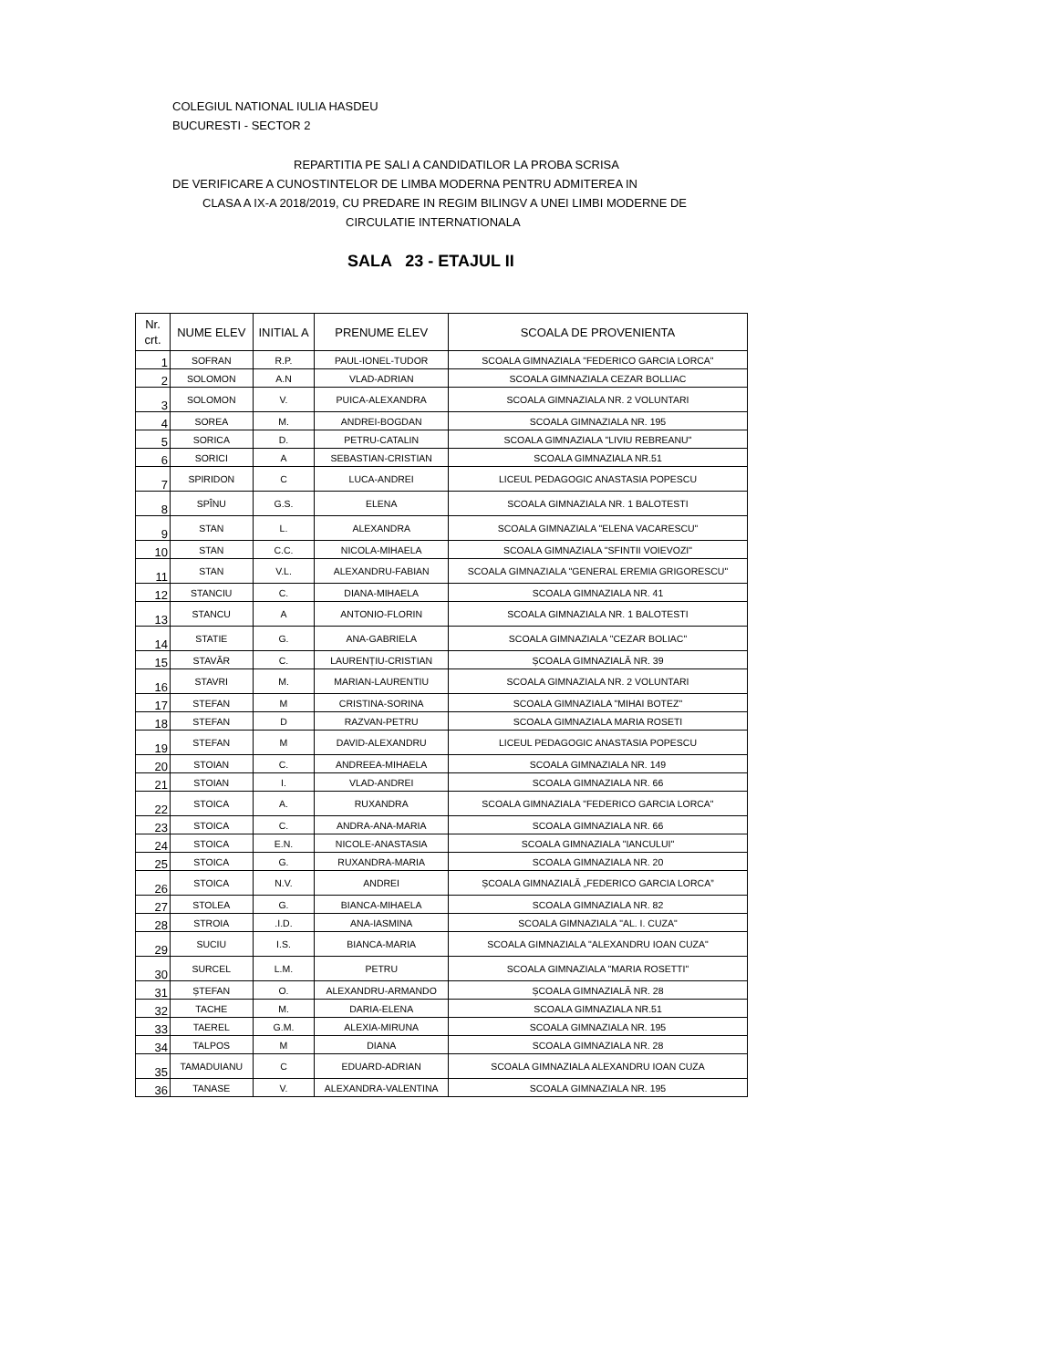COLEGIUL NATIONAL IULIA HASDEU
BUCURESTI - SECTOR 2
REPARTITIA PE SALI A CANDIDATILOR LA PROBA SCRISA
DE VERIFICARE A CUNOSTINTELOR DE LIMBA MODERNA PENTRU ADMITEREA IN
CLASA A IX-A 2018/2019, CU PREDARE IN REGIM BILINGV A UNEI LIMBI MODERNE DE
CIRCULATIE INTERNATIONALA
SALA 23 - ETAJUL II
| Nr. crt. | NUME ELEV | INITIAL A | PRENUME ELEV | SCOALA DE PROVENIENTA |
| --- | --- | --- | --- | --- |
| 1 | SOFRAN | R.P. | PAUL-IONEL-TUDOR | SCOALA GIMNAZIALA "FEDERICO GARCIA LORCA" |
| 2 | SOLOMON | A.N | VLAD-ADRIAN | SCOALA GIMNAZIALA CEZAR BOLLIAC |
| 3 | SOLOMON | V. | PUICA-ALEXANDRA | SCOALA GIMNAZIALA NR. 2 VOLUNTARI |
| 4 | SOREA | M. | ANDREI-BOGDAN | SCOALA GIMNAZIALA NR. 195 |
| 5 | SORICA | D. | PETRU-CATALIN | SCOALA GIMNAZIALA "LIVIU REBREANU" |
| 6 | SORICI | A | SEBASTIAN-CRISTIAN | SCOALA GIMNAZIALA NR.51 |
| 7 | SPIRIDON | C | LUCA-ANDREI | LICEUL PEDAGOGIC ANASTASIA POPESCU |
| 8 | SPÎNU | G.S. | ELENA | SCOALA GIMNAZIALA NR. 1 BALOTESTI |
| 9 | STAN | L. | ALEXANDRA | SCOALA GIMNAZIALA "ELENA VACARESCU" |
| 10 | STAN | C.C. | NICOLA-MIHAELA | SCOALA GIMNAZIALA "SFINTII VOIEVOZI" |
| 11 | STAN | V.L. | ALEXANDRU-FABIAN | SCOALA GIMNAZIALA "GENERAL EREMIA GRIGORESCU" |
| 12 | STANCIU | C. | DIANA-MIHAELA | SCOALA GIMNAZIALA NR. 41 |
| 13 | STANCU | A | ANTONIO-FLORIN | SCOALA GIMNAZIALA NR. 1 BALOTESTI |
| 14 | STATIE | G. | ANA-GABRIELA | SCOALA GIMNAZIALA "CEZAR BOLIAC" |
| 15 | STAVĂR | C. | LAURENȚIU-CRISTIAN | ȘCOALA GIMNAZIALĂ NR. 39 |
| 16 | STAVRI | M. | MARIAN-LAURENTIU | SCOALA GIMNAZIALA NR. 2 VOLUNTARI |
| 17 | STEFAN | M | CRISTINA-SORINA | SCOALA GIMNAZIALA "MIHAI BOTEZ" |
| 18 | STEFAN | D | RAZVAN-PETRU | SCOALA GIMNAZIALA MARIA ROSETI |
| 19 | STEFAN | M | DAVID-ALEXANDRU | LICEUL PEDAGOGIC ANASTASIA POPESCU |
| 20 | STOIAN | C. | ANDREEA-MIHAELA | SCOALA GIMNAZIALA NR. 149 |
| 21 | STOIAN | I. | VLAD-ANDREI | SCOALA GIMNAZIALA NR. 66 |
| 22 | STOICA | A. | RUXANDRA | SCOALA GIMNAZIALA "FEDERICO GARCIA LORCA" |
| 23 | STOICA | C. | ANDRA-ANA-MARIA | SCOALA GIMNAZIALA NR. 66 |
| 24 | STOICA | E.N. | NICOLE-ANASTASIA | SCOALA GIMNAZIALA "IANCULUI" |
| 25 | STOICA | G. | RUXANDRA-MARIA | SCOALA GIMNAZIALA NR. 20 |
| 26 | STOICA | N.V. | ANDREI | ȘCOALA GIMNAZIALĂ „FEDERICO GARCIA LORCA” |
| 27 | STOLEA | G. | BIANCA-MIHAELA | SCOALA GIMNAZIALA NR. 82 |
| 28 | STROIA | .I.D. | ANA-IASMINA | SCOALA GIMNAZIALA "AL. I. CUZA" |
| 29 | SUCIU | I.S. | BIANCA-MARIA | SCOALA GIMNAZIALA "ALEXANDRU IOAN CUZA" |
| 30 | SURCEL | L.M. | PETRU | SCOALA GIMNAZIALA "MARIA ROSETTI" |
| 31 | ȘTEFAN | O. | ALEXANDRU-ARMANDO | ȘCOALA GIMNAZIALĂ NR. 28 |
| 32 | TACHE | M. | DARIA-ELENA | SCOALA GIMNAZIALA NR.51 |
| 33 | TAEREL | G.M. | ALEXIA-MIRUNA | SCOALA GIMNAZIALA NR. 195 |
| 34 | TALPOS | M | DIANA | SCOALA GIMNAZIALA NR. 28 |
| 35 | TAMADUIANU | C | EDUARD-ADRIAN | SCOALA GIMNAZIALA ALEXANDRU IOAN CUZA |
| 36 | TANASE | V. | ALEXANDRA-VALENTINA | SCOALA GIMNAZIALA NR. 195 |